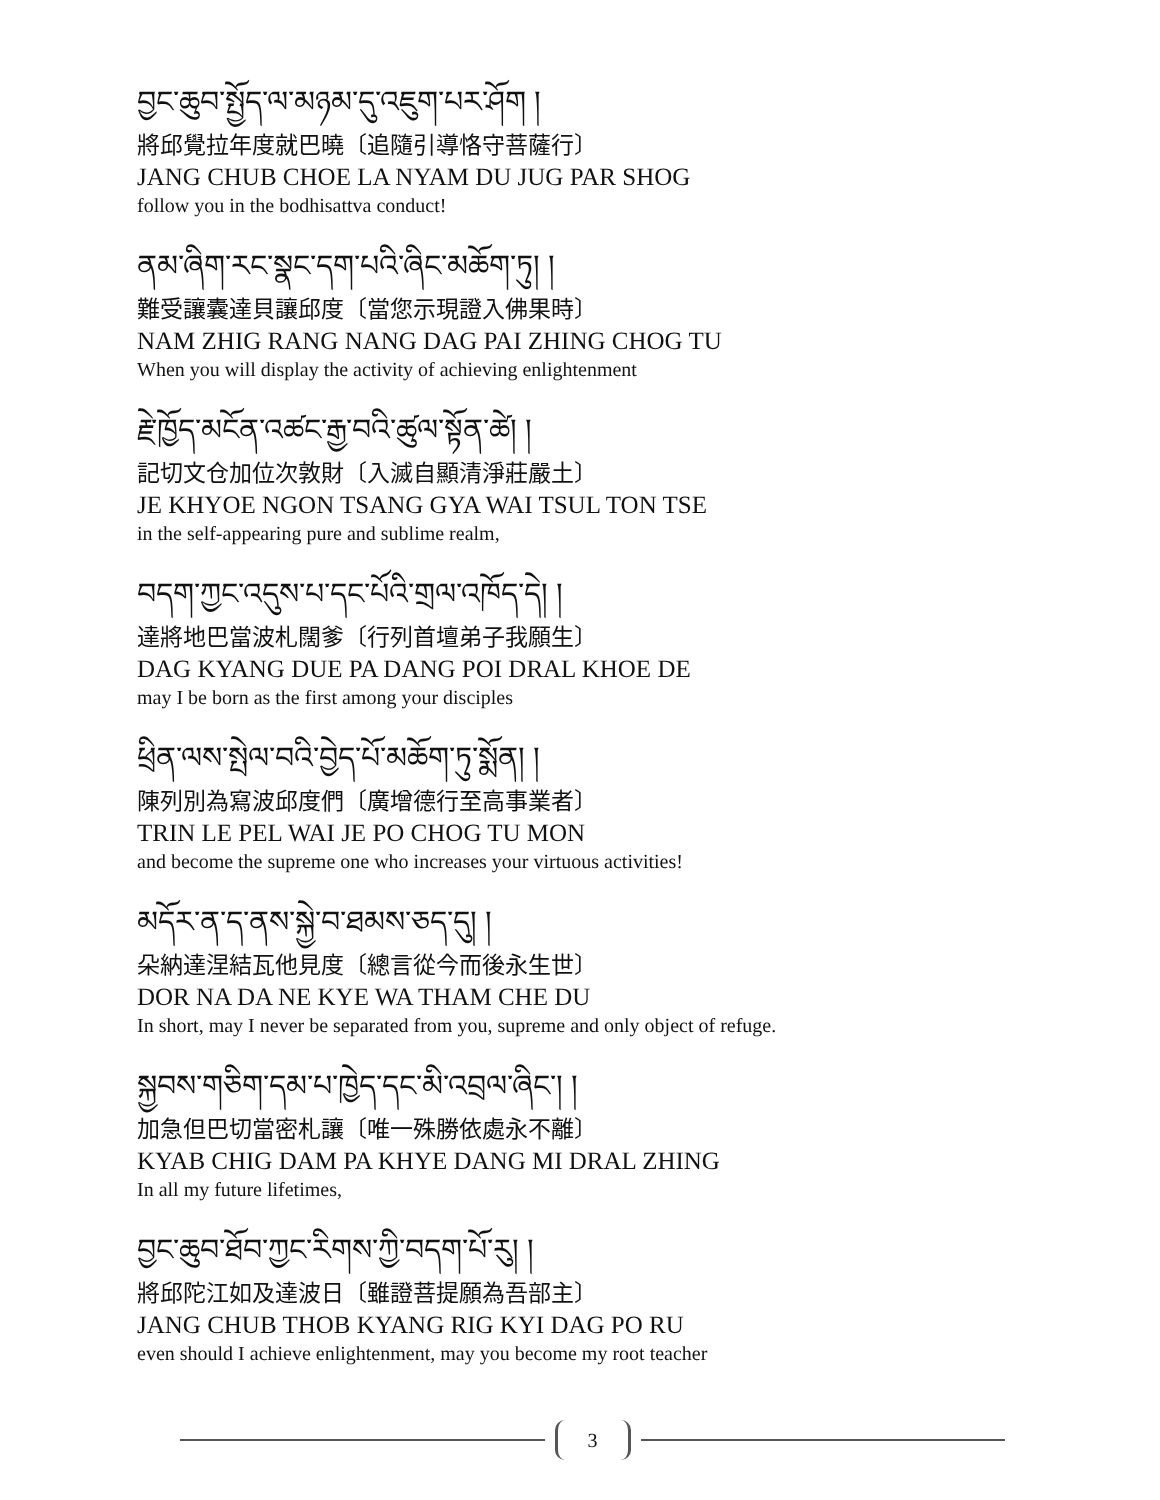བྱང་ཆུབ་སྤྱོད་ལ་མཉམ་དུ་འཇུག་པར་ཤོག །
將邱覺拉年度就巴曉〔追隨引導恪守菩薩行〕
JANG CHUB CHOE LA NYAM DU JUG PAR SHOG
follow you in the bodhisattva conduct!
ནམ་ཞིག་རང་སྣང་དག་པའི་ཞིང་མཆོག་ཏུ། །
難受讓囊達貝讓邱度〔當您示現證入佛果時〕
NAM ZHIG RANG NANG DAG PAI ZHING CHOG TU
When you will display the activity of achieving enlightenment
རྗེ་ཁྱོད་མངོན་འཚང་རྒྱ་བའི་ཚུལ་སྟོན་ཚེ། །
記切文仓加位次敦財〔入滅自顯清淨莊嚴土〕
JE KHYOE NGON TSANG GYA WAI TSUL TON TSE
in the self-appearing pure and sublime realm,
བདག་ཀྱང་འདུས་པ་དང་པོའི་གྲལ་འཁོད་དེ། །
達將地巴當波札闊爹〔行列首壇弟子我願生〕
DAG KYANG DUE PA DANG POI DRAL KHOE DE
may I be born as the first among your disciples
ཕྲིན་ལས་སྤེལ་བའི་བྱེད་པོ་མཆོག་ཏུ་སྨོན། །
陳列別為寫波邱度們〔廣增德行至高事業者〕
TRIN LE PEL WAI JE PO CHOG TU MON
and become the supreme one who increases your virtuous activities!
མདོར་ན་ད་ནས་སྐྱེ་བ་ཐམས་ཅད་དུ། །
朵納達涅結瓦他見度〔總言從今而後永生世〕
DOR NA DA NE KYE WA THAM CHE DU
In short, may I never be separated from you, supreme and only object of refuge.
སྐྱབས་གཅིག་དམ་པ་ཁྱེད་དང་མི་འབྲལ་ཞིང་། །
加急但巴切當密札讓〔唯一殊勝依處永不離〕
KYAB CHIG DAM PA KHYE DANG MI DRAL ZHING
In all my future lifetimes,
བྱང་ཆུབ་ཐོབ་ཀྱང་རིགས་ཀྱི་བདག་པོ་རུ། །
將邱陀江如及達波日〔雖證菩提願為吾部主〕
JANG CHUB THOB KYANG RIG KYI DAG PO RU
even should I achieve enlightenment, may you become my root teacher
3